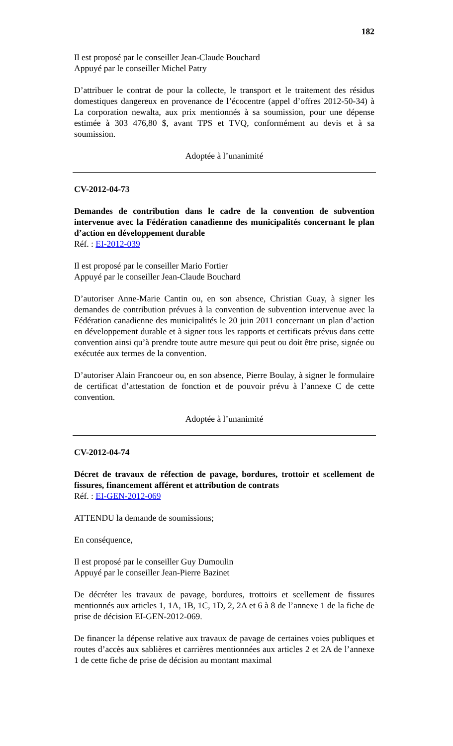182
Il est proposé par le conseiller Jean-Claude Bouchard
Appuyé par le conseiller Michel Patry
D’attribuer le contrat de pour la collecte, le transport et le traitement des résidus domestiques dangereux en provenance de l’écocentre (appel d’offres 2012-50-34) à La corporation newalta, aux prix mentionnés à sa soumission, pour une dépense estimée à 303 476,80 $, avant TPS et TVQ, conformément au devis et à sa soumission.
Adoptée à l’unanimité
CV-2012-04-73
Demandes de contribution dans le cadre de la convention de subvention intervenue avec la Fédération canadienne des municipalités concernant le plan d’action en développement durable
Réf. : EI-2012-039
Il est proposé par le conseiller Mario Fortier
Appuyé par le conseiller Jean-Claude Bouchard
D’autoriser Anne-Marie Cantin ou, en son absence, Christian Guay, à signer les demandes de contribution prévues à la convention de subvention intervenue avec la Fédération canadienne des municipalités le 20 juin 2011 concernant un plan d’action en développement durable et à signer tous les rapports et certificats prévus dans cette convention ainsi qu’à prendre toute autre mesure qui peut ou doit être prise, signée ou exécutée aux termes de la convention.
D’autoriser Alain Francoeur ou, en son absence, Pierre Boulay, à signer le formulaire de certificat d’attestation de fonction et de pouvoir prévu à l’annexe C de cette convention.
Adoptée à l’unanimité
CV-2012-04-74
Décret de travaux de réfection de pavage, bordures, trottoir et scellement de fissures, financement afférent et attribution de contrats
Réf. : EI-GEN-2012-069
ATTENDU la demande de soumissions;
En conséquence,
Il est proposé par le conseiller Guy Dumoulin
Appuyé par le conseiller Jean-Pierre Bazinet
De décréter les travaux de pavage, bordures, trottoirs et scellement de fissures mentionnés aux articles 1, 1A, 1B, 1C, 1D, 2, 2A et 6 à 8 de l’annexe 1 de la fiche de prise de décision EI-GEN-2012-069.
De financer la dépense relative aux travaux de pavage de certaines voies publiques et routes d’accès aux sablières et carrières mentionnées aux articles 2 et 2A de l’annexe 1 de cette fiche de prise de décision au montant maximal